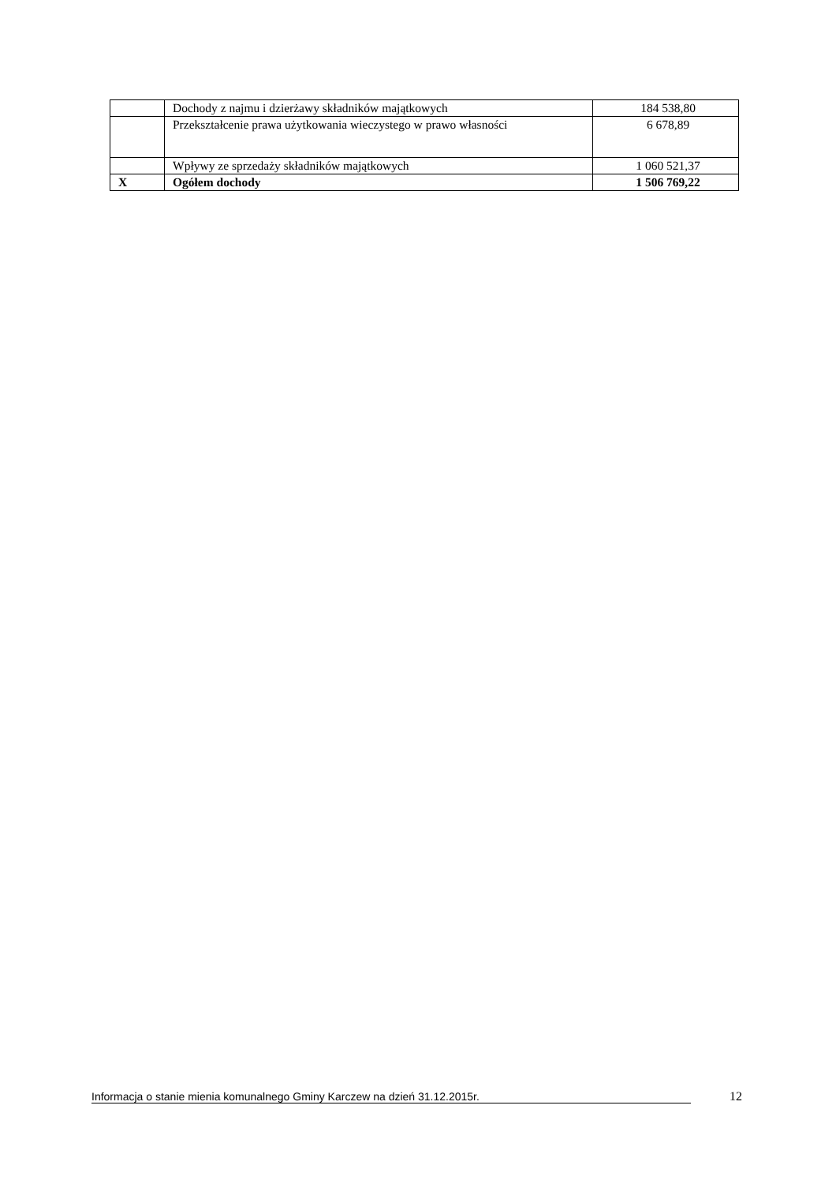| | Dochody z najmu i dzierżawy składników majątkowych | 184 538,80 |
| | Przekształcenie prawa użytkowania wieczystego w prawo własności | 6 678,89 |
| | Wpływy ze sprzedaży składników majątkowych | 1 060 521,37 |
| X | Ogółem dochody | 1 506 769,22 |
Informacja o stanie mienia komunalnego Gminy Karczew na dzień 31.12.2015r. 12